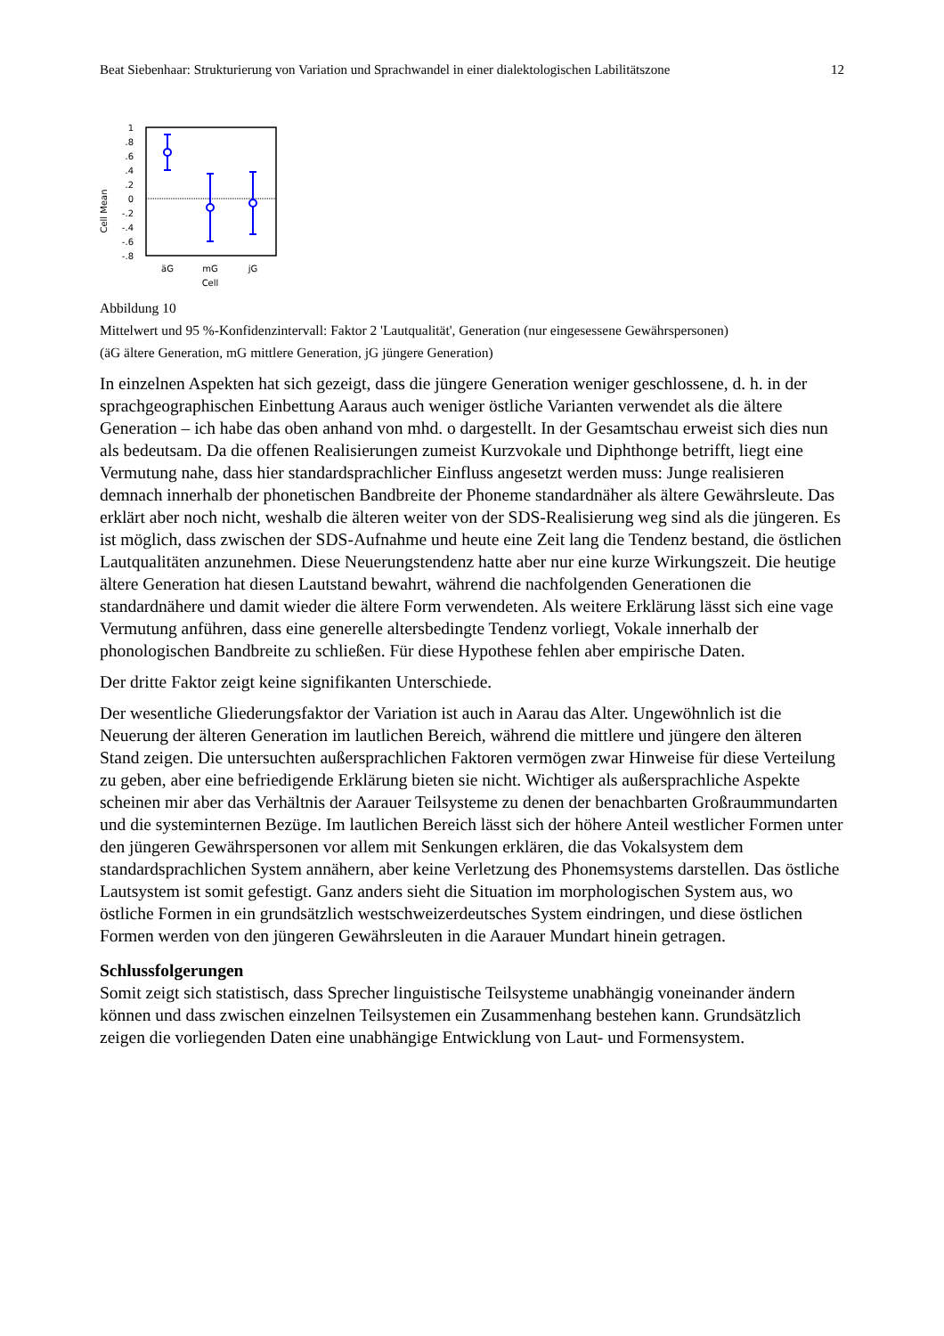Beat Siebenhaar: Strukturierung von Variation und Sprachwandel in einer dialektologischen Labilitätszone 12
Cell Mean
1
.8
.6
.4
.2
0
-.2
-.4
-.6
-.8
äG
mG
jG
Cell
Abbildung 10
Mittelwert und 95 %-Konfidenzintervall: Faktor 2 'Lautqualität', Generation (nur eingesessene Gewährspersonen)
(äG ältere Generation, mG mittlere Generation, jG jüngere Generation)
In einzelnen Aspekten hat sich gezeigt, dass die jüngere Generation weniger geschlossene, d. h. in der sprachgeographischen Einbettung Aaraus auch weniger östliche Varianten verwendet als die ältere Generation – ich habe das oben anhand von mhd. o dargestellt. In der Gesamtschau erweist sich dies nun als bedeutsam. Da die offenen Realisierungen zumeist Kurzvokale und Diphthonge betrifft, liegt eine Vermutung nahe, dass hier standardsprachlicher Einfluss angesetzt werden muss: Junge realisieren demnach innerhalb der phonetischen Bandbreite der Phoneme standardnäher als ältere Gewährsleute. Das erklärt aber noch nicht, weshalb die älteren weiter von der SDS-Realisierung weg sind als die jüngeren. Es ist möglich, dass zwischen der SDS-Aufnahme und heute eine Zeit lang die Tendenz bestand, die östlichen Lautqualitäten anzunehmen. Diese Neuerungstendenz hatte aber nur eine kurze Wirkungszeit. Die heutige ältere Generation hat diesen Lautstand bewahrt, während die nachfolgenden Generationen die standardnähere und damit wieder die ältere Form verwendeten. Als weitere Erklärung lässt sich eine vage Vermutung anführen, dass eine generelle altersbedingte Tendenz vorliegt, Vokale innerhalb der phonologischen Bandbreite zu schließen. Für diese Hypothese fehlen aber empirische Daten.
Der dritte Faktor zeigt keine signifikanten Unterschiede.
Der wesentliche Gliederungsfaktor der Variation ist auch in Aarau das Alter. Ungewöhnlich ist die Neuerung der älteren Generation im lautlichen Bereich, während die mittlere und jüngere den älteren Stand zeigen. Die untersuchten außersprachlichen Faktoren vermögen zwar Hinweise für diese Verteilung zu geben, aber eine befriedigende Erklärung bieten sie nicht. Wichtiger als außersprachliche Aspekte scheinen mir aber das Verhältnis der Aarauer Teilsysteme zu denen der benachbarten Großraummundarten und die systeminternen Bezüge. Im lautlichen Bereich lässt sich der höhere Anteil westlicher Formen unter den jüngeren Gewährspersonen vor allem mit Senkungen erklären, die das Vokalsystem dem standardsprachlichen System annähern, aber keine Verletzung des Phonemsystems darstellen. Das östliche Lautsystem ist somit gefestigt. Ganz anders sieht die Situation im morphologischen System aus, wo östliche Formen in ein grundsätzlich westschweizerdeutsches System eindringen, und diese östlichen Formen werden von den jüngeren Gewährsleuten in die Aarauer Mundart hinein getragen.
Schlussfolgerungen
Somit zeigt sich statistisch, dass Sprecher linguistische Teilsysteme unabhängig voneinander ändern können und dass zwischen einzelnen Teilsystemen ein Zusammenhang bestehen kann. Grundsätzlich zeigen die vorliegenden Daten eine unabhängige Entwicklung von Laut- und Formensystem.